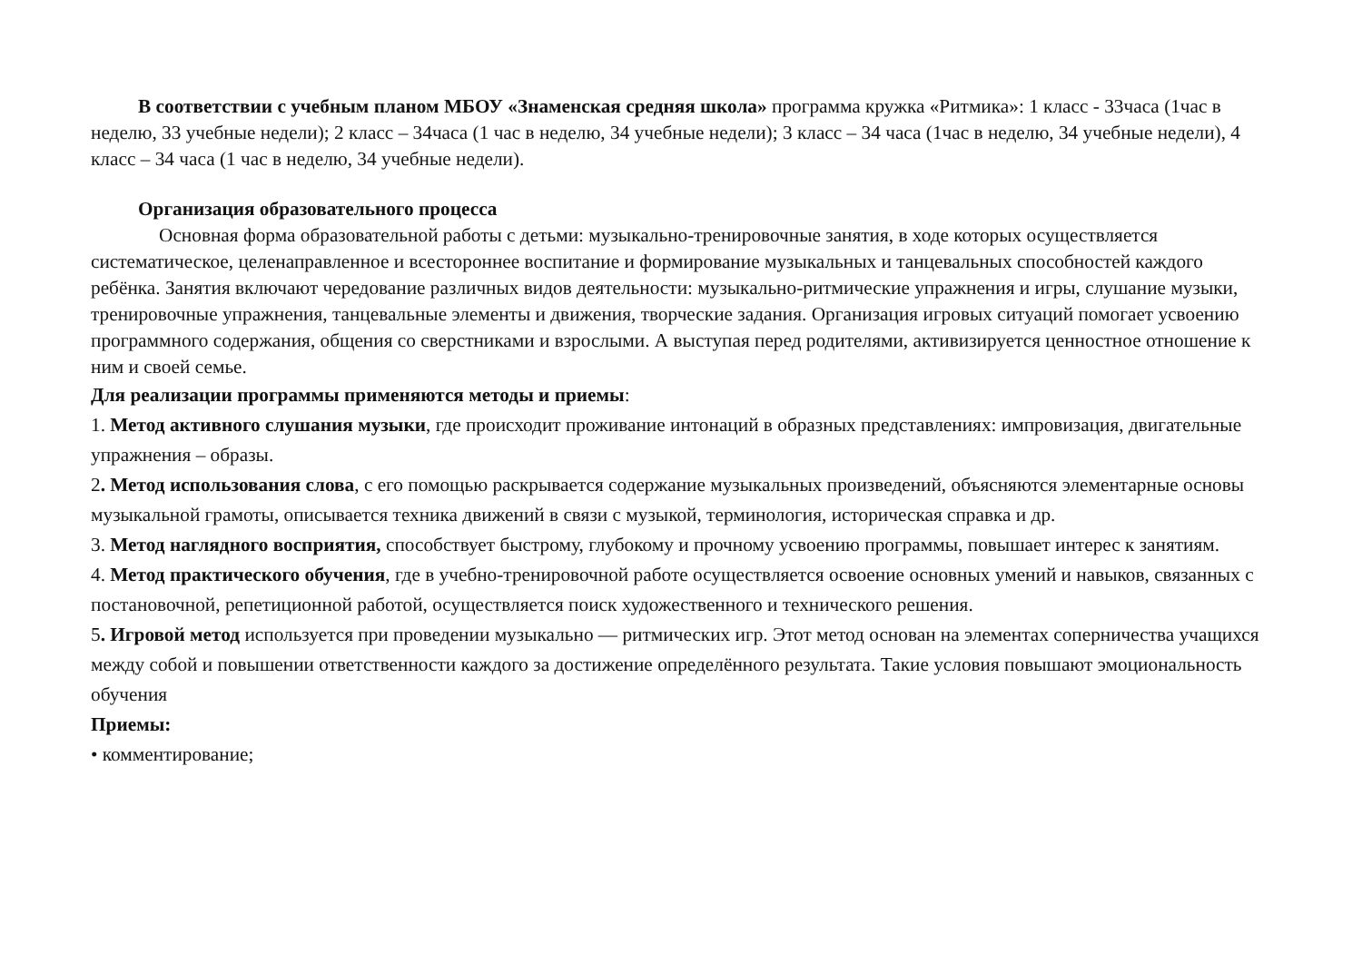В соответствии с учебным планом МБОУ «Знаменская средняя школа» программа кружка «Ритмика»: 1 класс - 33часа (1час в неделю, 33 учебные недели); 2 класс – 34часа (1 час в неделю, 34 учебные недели); 3 класс – 34 часа (1час в неделю, 34 учебные недели), 4 класс – 34 часа (1 час в неделю, 34 учебные недели).
Организация образовательного процесса
Основная форма образовательной работы с детьми: музыкально-тренировочные занятия, в ходе которых осуществляется систематическое, целенаправленное и всестороннее воспитание и формирование музыкальных и танцевальных способностей каждого ребёнка. Занятия включают чередование различных видов деятельности: музыкально-ритмические упражнения и игры, слушание музыки, тренировочные упражнения, танцевальные элементы и движения, творческие задания. Организация игровых ситуаций помогает усвоению программного содержания, общения со сверстниками и взрослыми. А выступая перед родителями, активизируется ценностное отношение к ним и своей семье.
Для реализации программы применяются методы и приемы:
1. Метод активного слушания музыки, где происходит проживание интонаций в образных представлениях: импровизация, двигательные упражнения – образы.
2. Метод использования слова, с его помощью раскрывается содержание музыкальных произведений, объясняются элементарные основы музыкальной грамоты, описывается техника движений в связи с музыкой, терминология, историческая справка и др.
3. Метод наглядного восприятия, способствует быстрому, глубокому и прочному усвоению программы, повышает интерес к занятиям.
4. Метод практического обучения, где в учебно-тренировочной работе осуществляется освоение основных умений и навыков, связанных с постановочной, репетиционной работой, осуществляется поиск художественного и технического решения.
5. Игровой метод используется при проведении музыкально — ритмических игр. Этот метод основан на элементах соперничества учащихся между собой и повышении ответственности каждого за достижение определённого результата. Такие условия повышают эмоциональность обучения
Приемы:
• комментирование;